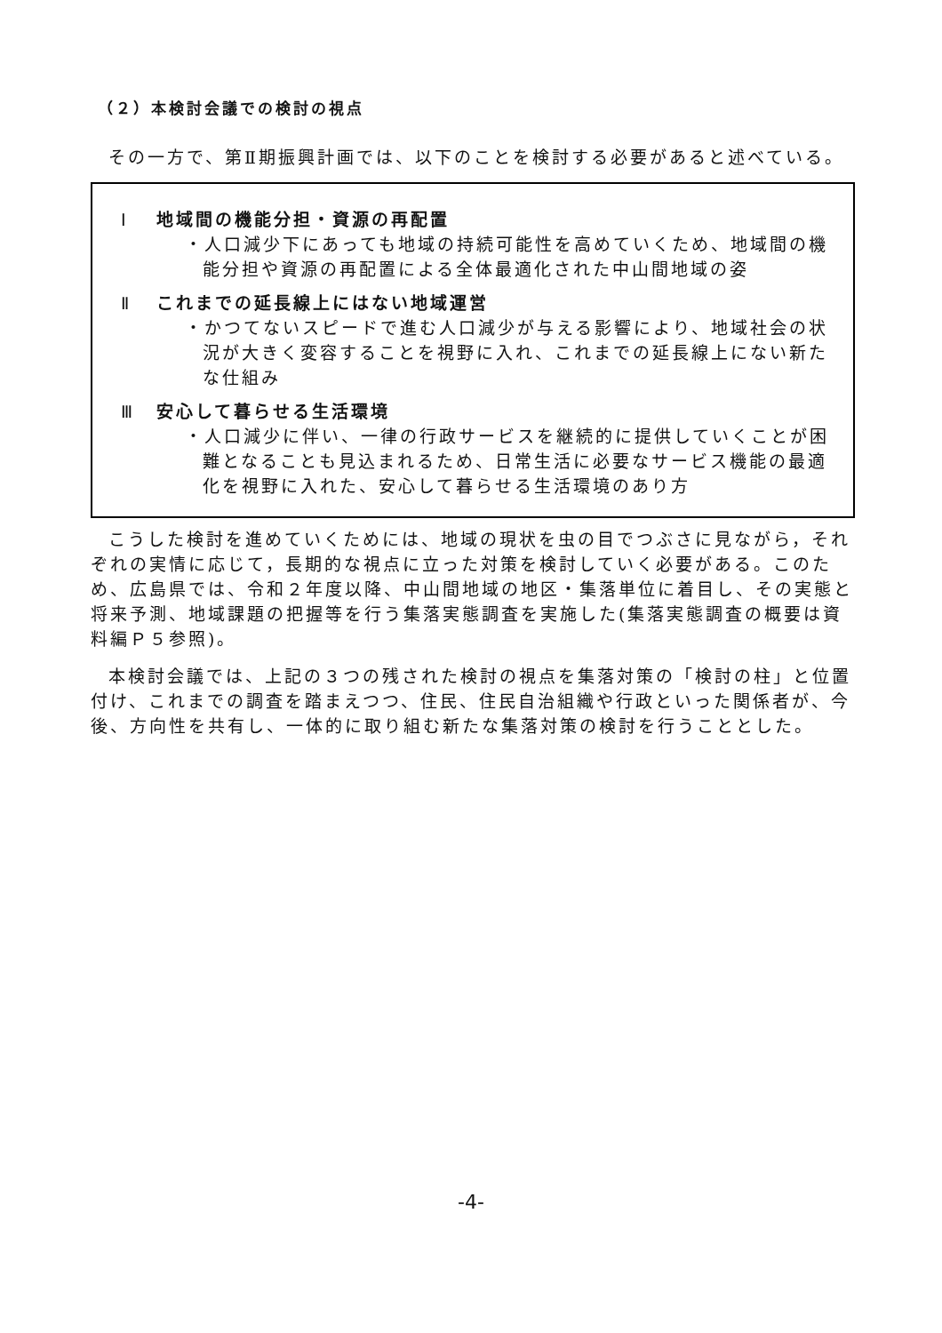（２）本検討会議での検討の視点
その一方で、第Ⅱ期振興計画では、以下のことを検討する必要があると述べている。
Ⅰ 地域間の機能分担・資源の再配置
・人口減少下にあっても地域の持続可能性を高めていくため、地域間の機能分担や資源の再配置による全体最適化された中山間地域の姿
Ⅱ これまでの延長線上にはない地域運営
・かつてないスピードで進む人口減少が与える影響により、地域社会の状況が大きく変容することを視野に入れ、これまでの延長線上にない新たな仕組み
Ⅲ 安心して暮らせる生活環境
・人口減少に伴い、一律の行政サービスを継続的に提供していくことが困難となることも見込まれるため、日常生活に必要なサービス機能の最適化を視野に入れた、安心して暮らせる生活環境のあり方
こうした検討を進めていくためには、地域の現状を虫の目でつぶさに見ながら，それぞれの実情に応じて，長期的な視点に立った対策を検討していく必要がある。このため、広島県では、令和２年度以降、中山間地域の地区・集落単位に着目し、その実態と将来予測、地域課題の把握等を行う集落実態調査を実施した(集落実態調査の概要は資料編Ｐ５参照)。
本検討会議では、上記の３つの残された検討の視点を集落対策の「検討の柱」と位置付け、これまでの調査を踏まえつつ、住民、住民自治組織や行政といった関係者が、今後、方向性を共有し、一体的に取り組む新たな集落対策の検討を行うこととした。
-4-